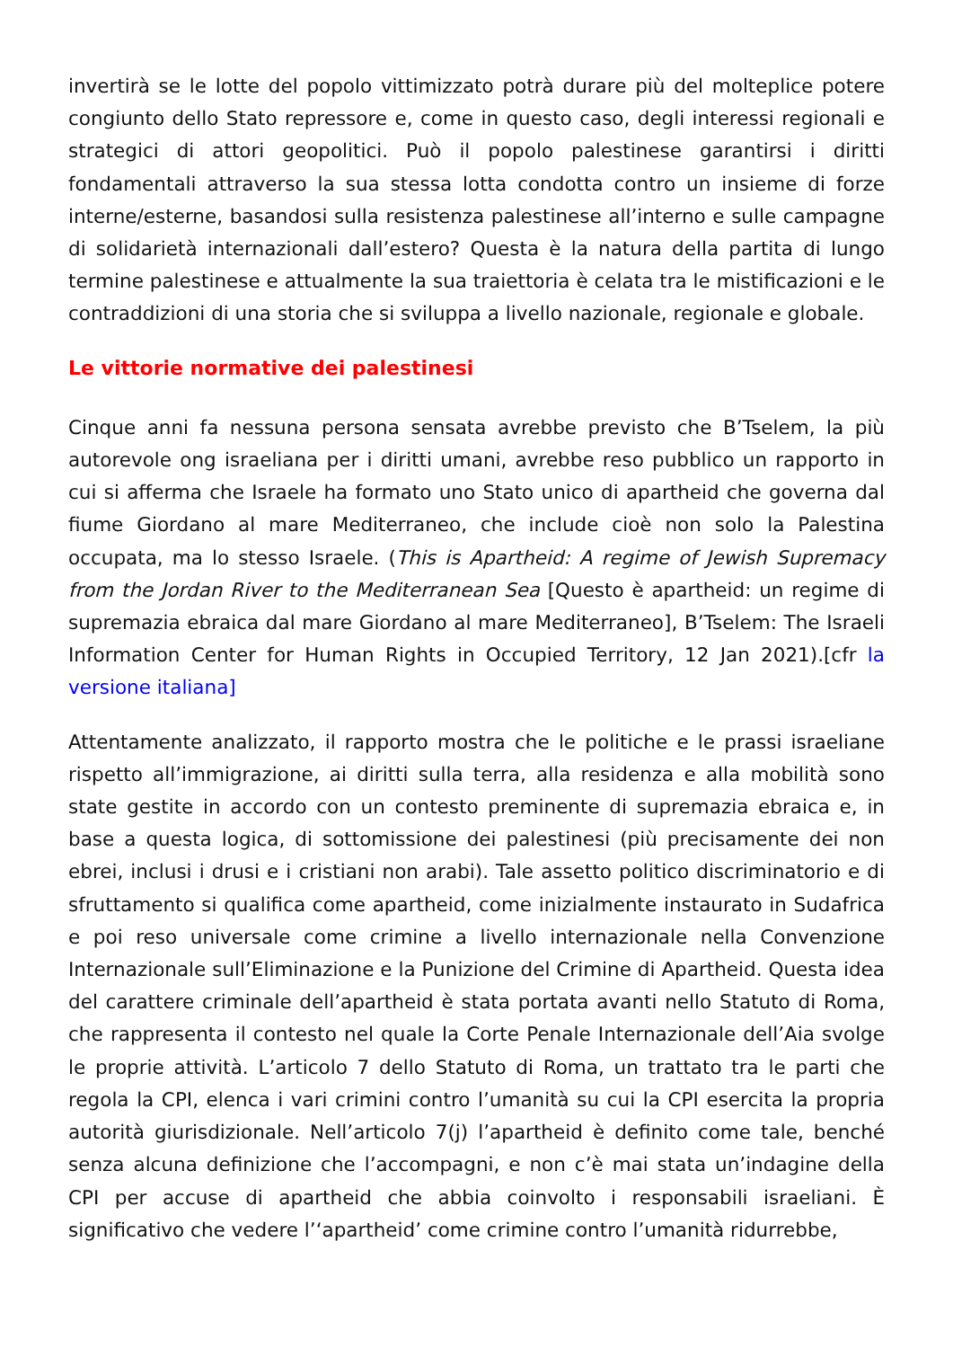invertirà se le lotte del popolo vittimizzato potrà durare più del molteplice potere congiunto dello Stato repressore e, come in questo caso, degli interessi regionali e strategici di attori geopolitici. Può il popolo palestinese garantirsi i diritti fondamentali attraverso la sua stessa lotta condotta contro un insieme di forze interne/esterne, basandosi sulla resistenza palestinese all’interno e sulle campagne di solidarietà internazionali dall’estero? Questa è la natura della partita di lungo termine palestinese e attualmente la sua traiettoria è celata tra le mistificazioni e le contraddizioni di una storia che si sviluppa a livello nazionale, regionale e globale.
Le vittorie normative dei palestinesi
Cinque anni fa nessuna persona sensata avrebbe previsto che B’Tselem, la più autorevole ong israeliana per i diritti umani, avrebbe reso pubblico un rapporto in cui si afferma che Israele ha formato uno Stato unico di apartheid che governa dal fiume Giordano al mare Mediterraneo, che include cioè non solo la Palestina occupata, ma lo stesso Israele. (This is Apartheid: A regime of Jewish Supremacy from the Jordan River to the Mediterranean Sea [Questo è apartheid: un regime di supremazia ebraica dal mare Giordano al mare Mediterraneo], B’Tselem: The Israeli Information Center for Human Rights in Occupied Territory, 12 Jan 2021).[cfr la versione italiana]
Attentamente analizzato, il rapporto mostra che le politiche e le prassi israeliane rispetto all’immigrazione, ai diritti sulla terra, alla residenza e alla mobilità sono state gestite in accordo con un contesto preminente di supremazia ebraica e, in base a questa logica, di sottomissione dei palestinesi (più precisamente dei non ebrei, inclusi i drusi e i cristiani non arabi). Tale assetto politico discriminatorio e di sfruttamento si qualifica come apartheid, come inizialmente instaurato in Sudafrica e poi reso universale come crimine a livello internazionale nella Convenzione Internazionale sull’Eliminazione e la Punizione del Crimine di Apartheid. Questa idea del carattere criminale dell’apartheid è stata portata avanti nello Statuto di Roma, che rappresenta il contesto nel quale la Corte Penale Internazionale dell’Aia svolge le proprie attività. L’articolo 7 dello Statuto di Roma, un trattato tra le parti che regola la CPI, elenca i vari crimini contro l’umanità su cui la CPI esercita la propria autorità giurisdizionale. Nell’articolo 7(j) l’apartheid è definito come tale, benché senza alcuna definizione che l’accompagni, e non c’è mai stata un’indagine della CPI per accuse di apartheid che abbia coinvolto i responsabili israeliani. È significativo che vedere l’‘apartheid’ come crimine contro l’umanità ridurrebbe,